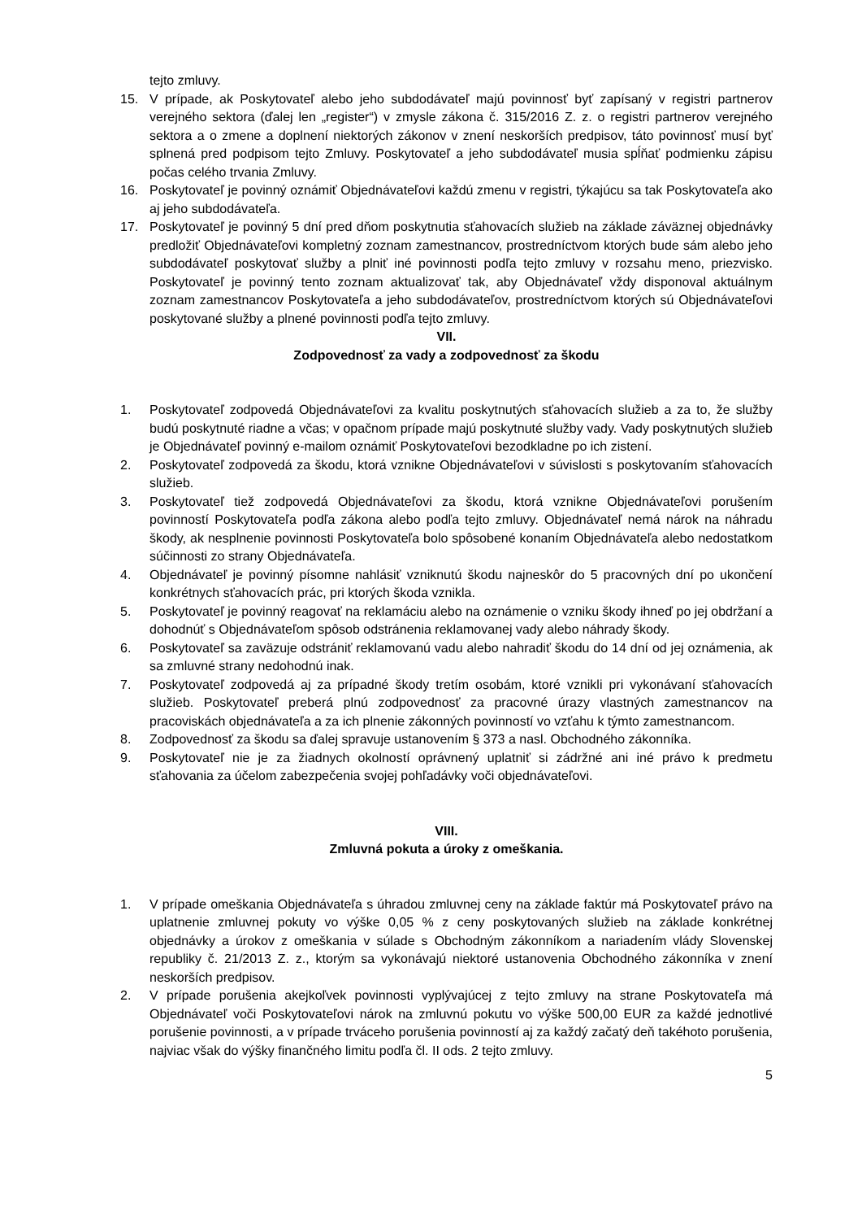tejto zmluvy.
15. V prípade, ak Poskytovateľ alebo jeho subdodávateľ majú povinnosť byť zapísaný v registri partnerov verejného sektora (ďalej len „register“) v zmysle zákona č. 315/2016 Z. z. o registri partnerov verejného sektora a o zmene a doplnení niektorých zákonov v znení neskorších predpisov, táto povinnosť musí byť splnená pred podpisom tejto Zmluvy. Poskytovateľ a jeho subdodávateľ musia spĺňať podmienku zápisu počas celého trvania Zmluvy.
16. Poskytovateľ je povinný oznámiť Objednávateľovi každú zmenu v registri, týkajúcu sa tak Poskytovateľa ako aj jeho subdodávateľa.
17. Poskytovateľ je povinný 5 dní pred dňom poskytnutia sťahovacích služieb na základe záväznej objednávky predložiť Objednávateľovi kompletný zoznam zamestnancov, prostredníctvom ktorých bude sám alebo jeho subdodávateľ poskytovať služby a plniť iné povinnosti podľa tejto zmluvy v rozsahu meno, priezvisko. Poskytovateľ je povinný tento zoznam aktualizovať tak, aby Objednávateľ vždy disponoval aktuálnym zoznam zamestnancov Poskytovateľa a jeho subdodávateľov, prostredníctvom ktorých sú Objednávateľovi poskytované služby a plnené povinnosti podľa tejto zmluvy.
VII.
Zodpovednosť za vady a zodpovednosť za škodu
1. Poskytovateľ zodpovedá Objednávateľovi za kvalitu poskytnutých sťahovacích služieb a za to, že služby budú poskytnuté riadne a včas; v opačnom prípade majú poskytnuté služby vady. Vady poskytnutých služieb je Objednávateľ povinný e-mailom oznámiť Poskytovateľovi bezodkladne po ich zistení.
2. Poskytovateľ zodpovedá za škodu, ktorá vznikne Objednávateľovi v súvislosti s poskytovaním sťahovacích služieb.
3. Poskytovateľ tiež zodpovedá Objednávateľovi za škodu, ktorá vznikne Objednávateľovi porušením povinností Poskytovateľa podľa zákona alebo podľa tejto zmluvy. Objednávateľ nemá nárok na náhradu škody, ak nesplnenie povinnosti Poskytovateľa bolo spôsobené konaním Objednávateľa alebo nedostatkom súčinnosti zo strany Objednávateľa.
4. Objednávateľ je povinný písomne nahlásiť vzniknutú škodu najneskôr do 5 pracovných dní po ukončení konkrétnych sťahovacích prác, pri ktorých škoda vznikla.
5. Poskytovateľ je povinný reagovať na reklamáciu alebo na oznámenie o vzniku škody ihneď po jej obdržaní a dohodnúť s Objednávateľom spôsob odstránenia reklamovanej vady alebo náhrady škody.
6. Poskytovateľ sa zaväzuje odstrániť reklamovanú vadu alebo nahradiť škodu do 14 dní od jej oznámenia, ak sa zmluvné strany nedohodnú inak.
7. Poskytovateľ zodpovedá aj za prípadné škody tretím osobám, ktoré vznikli pri vykonávaní sťahovacích služieb. Poskytovateľ preberá plnú zodpovednosť za pracovné úrazy vlastných zamestnancov na pracoviskách objednávateľa a za ich plnenie zákonných povinností vo vzťahu k týmto zamestnancom.
8. Zodpovednosť za škodu sa ďalej spravuje ustanovením § 373 a nasl. Obchodného zákonníka.
9. Poskytovateľ nie je za žiadnych okolností oprávnený uplatniť si zádržné ani iné právo k predmetu sťahovania za účelom zabezpečenia svojej pohľadávky voči objednávateľovi.
VIII.
Zmluvná pokuta a úroky z omeškania.
1. V prípade omeškania Objednávateľa s úhradou zmluvnej ceny na základe faktúr má Poskytovateľ právo na uplatnenie zmluvnej pokuty vo výške 0,05 % z ceny poskytovaných služieb na základe konkrétnej objednávky a úrokov z omeškania v súlade s Obchodným zákonníkom a nariadením vlády Slovenskej republiky č. 21/2013 Z. z., ktorým sa vykonávajú niektoré ustanovenia Obchodného zákonníka v znení neskorších predpisov.
2. V prípade porušenia akejkoľvek povinnosti vyplývajúcej z tejto zmluvy na strane Poskytovateľa má Objednávateľ voči Poskytovateľovi nárok na zmluvnú pokutu vo výške 500,00 EUR za každé jednotlivé porušenie povinnosti, a v prípade trváceho porušenia povinností aj za každý začatý deň takéhoto porušenia, najviac však do výšky finančného limitu podľa čl. II ods. 2 tejto zmluvy.
5